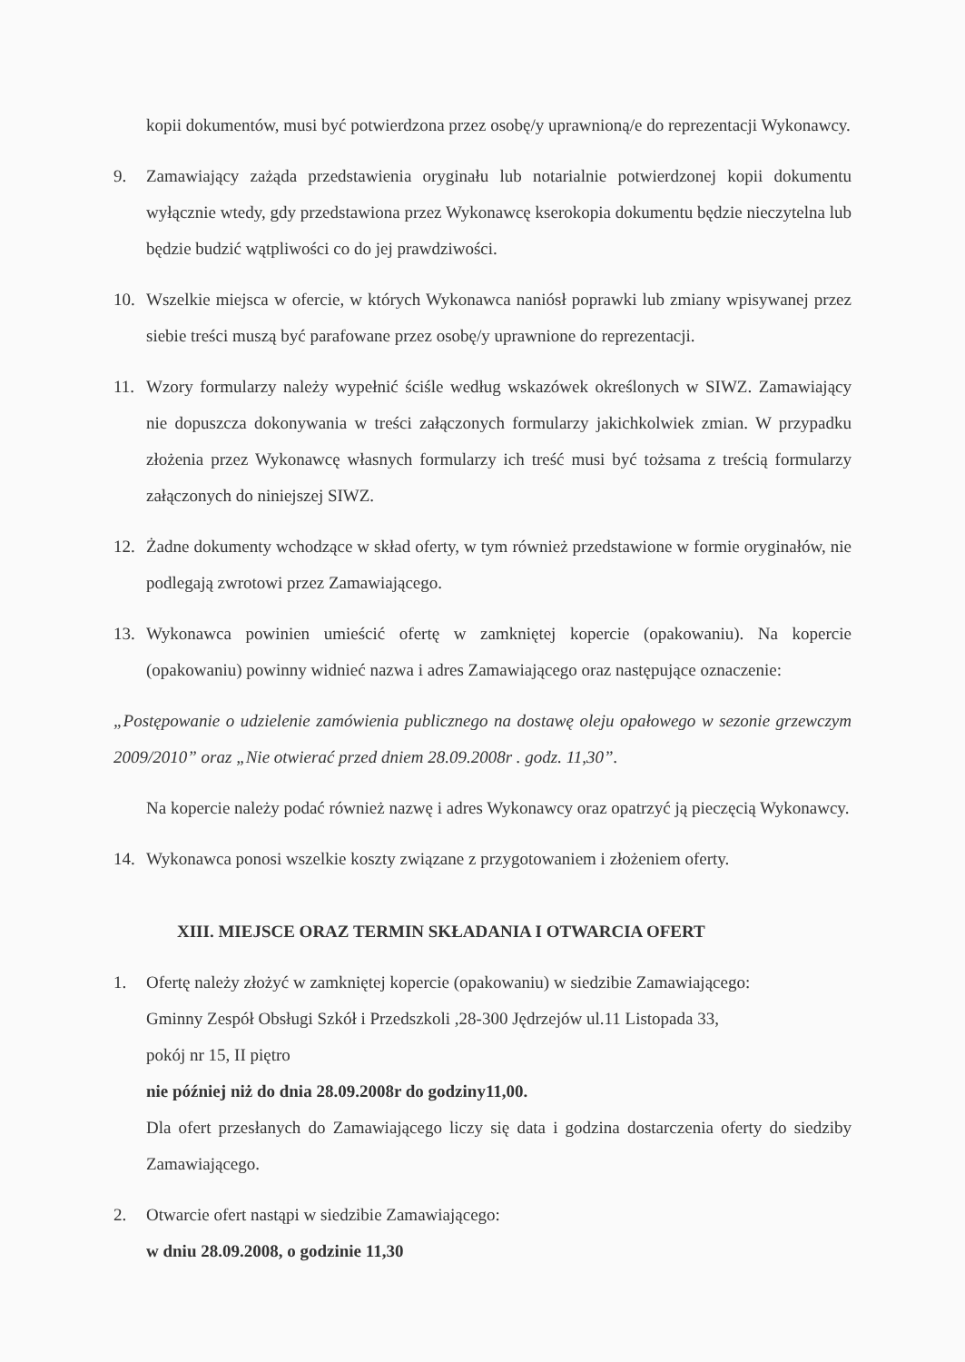kopii dokumentów, musi być potwierdzona przez osobę/y uprawnioną/e do reprezentacji Wykonawcy.
9. Zamawiający zażąda przedstawienia oryginału lub notarialnie potwierdzonej kopii dokumentu wyłącznie wtedy, gdy przedstawiona przez Wykonawcę kserokopia dokumentu będzie nieczytelna lub będzie budzić wątpliwości co do jej prawdziwości.
10. Wszelkie miejsca w ofercie, w których Wykonawca naniósł poprawki lub zmiany wpisywanej przez siebie treści muszą być parafowane przez osobę/y uprawnione do reprezentacji.
11. Wzory formularzy należy wypełnić ściśle według wskazówek określonych w SIWZ. Zamawiający nie dopuszcza dokonywania w treści załączonych formularzy jakichkolwiek zmian. W przypadku złożenia przez Wykonawcę własnych formularzy ich treść musi być tożsama z treścią formularzy załączonych do niniejszej SIWZ.
12. Żadne dokumenty wchodzące w skład oferty, w tym również przedstawione w formie oryginałów, nie podlegają zwrotowi przez Zamawiającego.
13. Wykonawca powinien umieścić ofertę w zamkniętej kopercie (opakowaniu). Na kopercie (opakowaniu) powinny widnieć nazwa i adres Zamawiającego oraz następujące oznaczenie:
„Postępowanie o udzielenie zamówienia publicznego na dostawę oleju opałowego w sezonie grzewczym 2009/2010” oraz „Nie otwierać przed dniem 28.09.2008r . godz. 11,30”.
Na kopercie należy podać również nazwę i adres Wykonawcy oraz opatrzyć ją pieczęcią Wykonawcy.
14. Wykonawca ponosi wszelkie koszty związane z przygotowaniem i złożeniem oferty.
XIII. MIEJSCE ORAZ TERMIN SKŁADANIA I OTWARCIA OFERT
1. Ofertę należy złożyć w zamkniętej kopercie (opakowaniu) w siedzibie Zamawiającego:
Gminny Zespół Obsługi Szkół i Przedszkoli ,28-300 Jędrzejów ul.11 Listopada 33,
pokój nr 15, II piętro
nie później niż do dnia 28.09.2008r do godziny11,00.
Dla ofert przesłanych do Zamawiającego liczy się data i godzina dostarczenia oferty do siedziby Zamawiającego.
2. Otwarcie ofert nastąpi w siedzibie Zamawiającego:
w dniu 28.09.2008, o godzinie 11,30